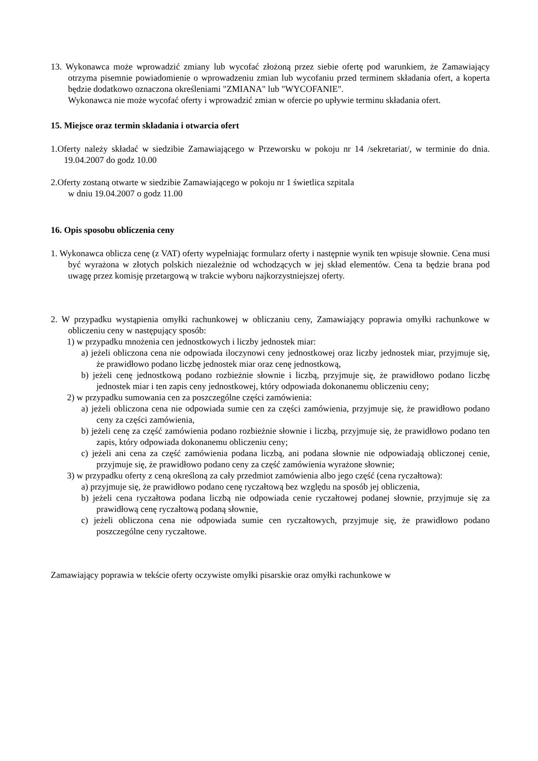13. Wykonawca może wprowadzić zmiany lub wycofać złożoną przez siebie ofertę pod warunkiem, że Zamawiający otrzyma pisemnie powiadomienie o wprowadzeniu zmian lub wycofaniu przed terminem składania ofert, a koperta będzie dodatkowo oznaczona określeniami "ZMIANA" lub "WYCOFANIE".
Wykonawca nie może wycofać oferty i wprowadzić zmian w ofercie po upływie terminu składania ofert.
15. Miejsce oraz termin składania i otwarcia ofert
1.Oferty należy składać w siedzibie Zamawiającego w Przeworsku w pokoju nr 14 /sekretariat/, w terminie do dnia. 19.04.2007 do godz 10.00
2.Oferty zostaną otwarte w siedzibie Zamawiającego w pokoju nr 1 świetlica szpitala
w dniu 19.04.2007 o godz 11.00
16. Opis sposobu obliczenia ceny
1. Wykonawca oblicza cenę (z VAT) oferty wypełniając formularz oferty i następnie wynik ten wpisuje słownie. Cena musi być wyrażona w złotych polskich niezależnie od wchodzących w jej skład elementów. Cena ta będzie brana pod uwagę przez komisję przetargową w trakcie wyboru najkorzystniejszej oferty.
2. W przypadku wystąpienia omyłki rachunkowej w obliczaniu ceny, Zamawiający poprawia omyłki rachunkowe w obliczeniu ceny w następujący sposób:
1) w przypadku mnożenia cen jednostkowych i liczby jednostek miar:
a) jeżeli obliczona cena nie odpowiada iloczynowi ceny jednostkowej oraz liczby jednostek miar, przyjmuje się, że prawidłowo podano liczbę jednostek miar oraz cenę jednostkową,
b) jeżeli cenę jednostkową podano rozbieżnie słownie i liczbą, przyjmuje się, że prawidłowo podano liczbę jednostek miar i ten zapis ceny jednostkowej, który odpowiada dokonanemu obliczeniu ceny;
2) w przypadku sumowania cen za poszczególne części zamówienia:
a) jeżeli obliczona cena nie odpowiada sumie cen za części zamówienia, przyjmuje się, że prawidłowo podano ceny za części zamówienia,
b) jeżeli cenę za część zamówienia podano rozbieżnie słownie i liczbą, przyjmuje się, że prawidłowo podano ten zapis, który odpowiada dokonanemu obliczeniu ceny;
c) jeżeli ani cena za część zamówienia podana liczbą, ani podana słownie nie odpowiadają obliczonej cenie, przyjmuje się, że prawidłowo podano ceny za część zamówienia wyrażone słownie;
3) w przypadku oferty z ceną określoną za cały przedmiot zamówienia albo jego część (cena ryczałtowa):
a) przyjmuje się, że prawidłowo podano cenę ryczałtową bez względu na sposób jej obliczenia,
b) jeżeli cena ryczałtowa podana liczbą nie odpowiada cenie ryczałtowej podanej słownie, przyjmuje się za prawidłową cenę ryczałtową podaną słownie,
c) jeżeli obliczona cena nie odpowiada sumie cen ryczałtowych, przyjmuje się, że prawidłowo podano poszczególne ceny ryczałtowe.
Zamawiający poprawia w tekście oferty oczywiste omyłki pisarskie oraz omyłki rachunkowe w